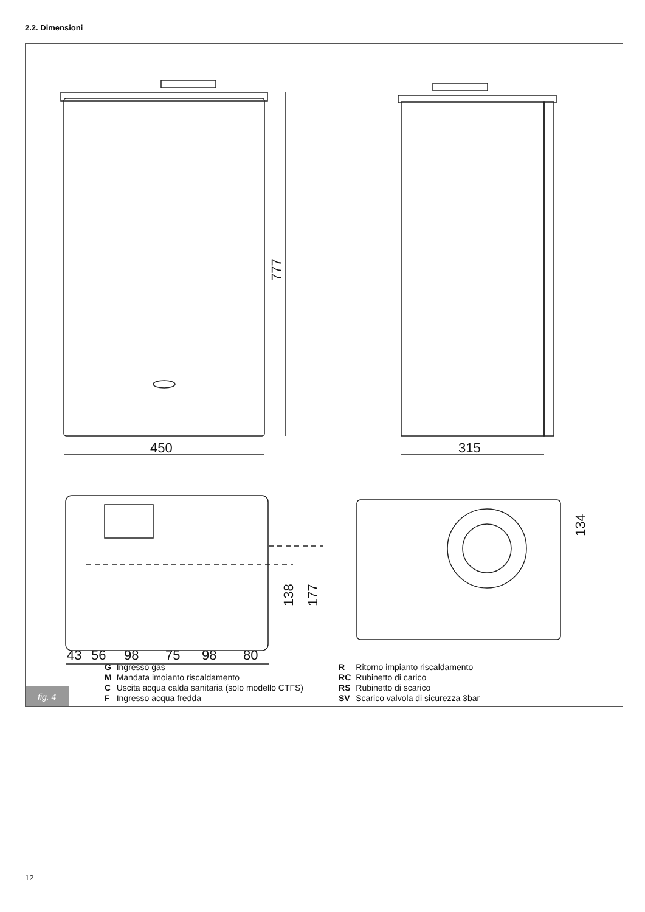2.2. Dimensioni
450
315
777
138
177
134
43
56
98
75
98
80
| G | Ingresso gas |
| M | Mandata imoianto riscaldamento |
| C | Uscita acqua calda sanitaria (solo modello CTFS) |
| F | Ingresso acqua fredda |
| R | Ritorno impianto riscaldamento |
| RC | Rubinetto di carico |
| RS | Rubinetto di scarico |
| SV | Scarico valvola di sicurezza 3bar |
fig. 4
12